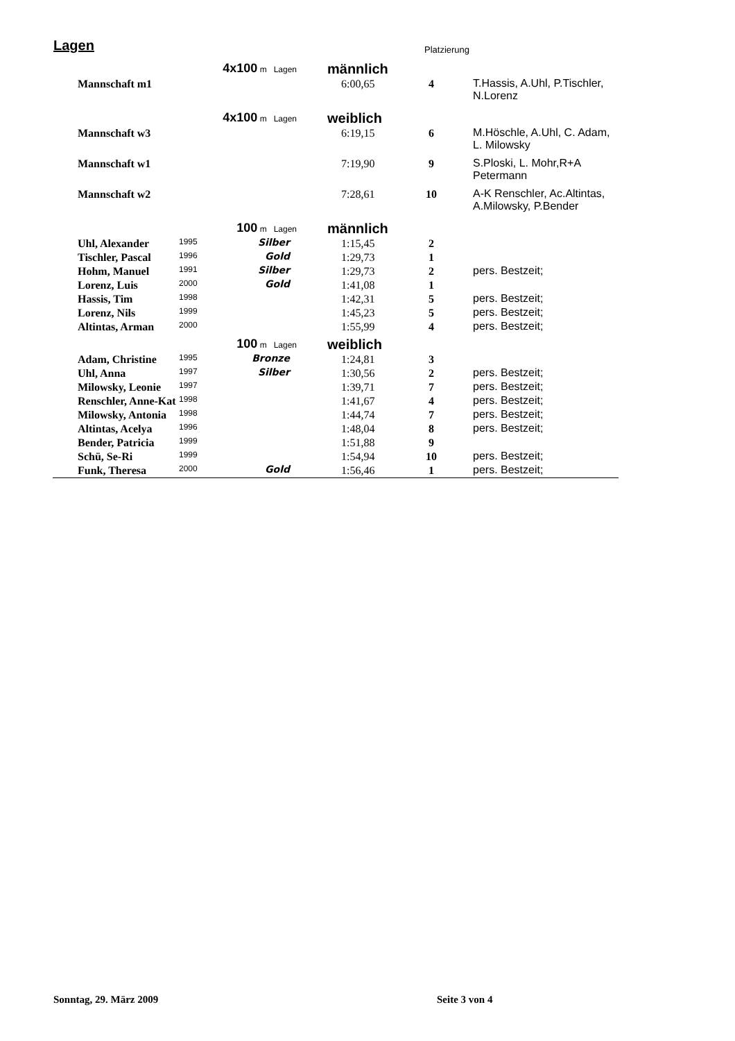Lagen Platzierung
| | 4x100 m Lagen | | männlich | | |
| Mannschaft m1 | | | 6:00,65 | 4 | T.Hassis, A.Uhl, P.Tischler, N.Lorenz |
| | 4x100 m Lagen | | weiblich | | |
| Mannschaft w3 | | | 6:19,15 | 6 | M.Höschle, A.Uhl, C. Adam, L. Milowsky |
| Mannschaft w1 | | | 7:19,90 | 9 | S.Ploski, L. Mohr,R+A Petermann |
| Mannschaft w2 | | | 7:28,61 | 10 | A-K Renschler, Ac.Altintas, A.Milowsky, P.Bender |
| | 100 m Lagen | | männlich | | |
| Uhl, Alexander | 1995 | Silber | 1:15,45 | 2 | |
| Tischler, Pascal | 1996 | Gold | 1:29,73 | 1 | |
| Hohm, Manuel | 1991 | Silber | 1:29,73 | 2 | pers. Bestzeit; |
| Lorenz, Luis | 2000 | Gold | 1:41,08 | 1 | |
| Hassis, Tim | 1998 | | 1:42,31 | 5 | pers. Bestzeit; |
| Lorenz, Nils | 1999 | | 1:45,23 | 5 | pers. Bestzeit; |
| Altintas, Arman | 2000 | | 1:55,99 | 4 | pers. Bestzeit; |
| | 100 m Lagen | | weiblich | | |
| Adam, Christine | 1995 | Bronze | 1:24,81 | 3 | |
| Uhl, Anna | 1997 | Silber | 1:30,56 | 2 | pers. Bestzeit; |
| Milowsky, Leonie | 1997 | | 1:39,71 | 7 | pers. Bestzeit; |
| Renschler, Anne-Kat | 1998 | | 1:41,67 | 4 | pers. Bestzeit; |
| Milowsky, Antonia | 1998 | | 1:44,74 | 7 | pers. Bestzeit; |
| Altintas, Acelya | 1996 | | 1:48,04 | 8 | pers. Bestzeit; |
| Bender, Patricia | 1999 | | 1:51,88 | 9 | |
| Schü, Se-Ri | 1999 | | 1:54,94 | 10 | pers. Bestzeit; |
| Funk, Theresa | 2000 | Gold | 1:56,46 | 1 | pers. Bestzeit; |
Sonntag, 29. März 2009 Seite 3 von 4